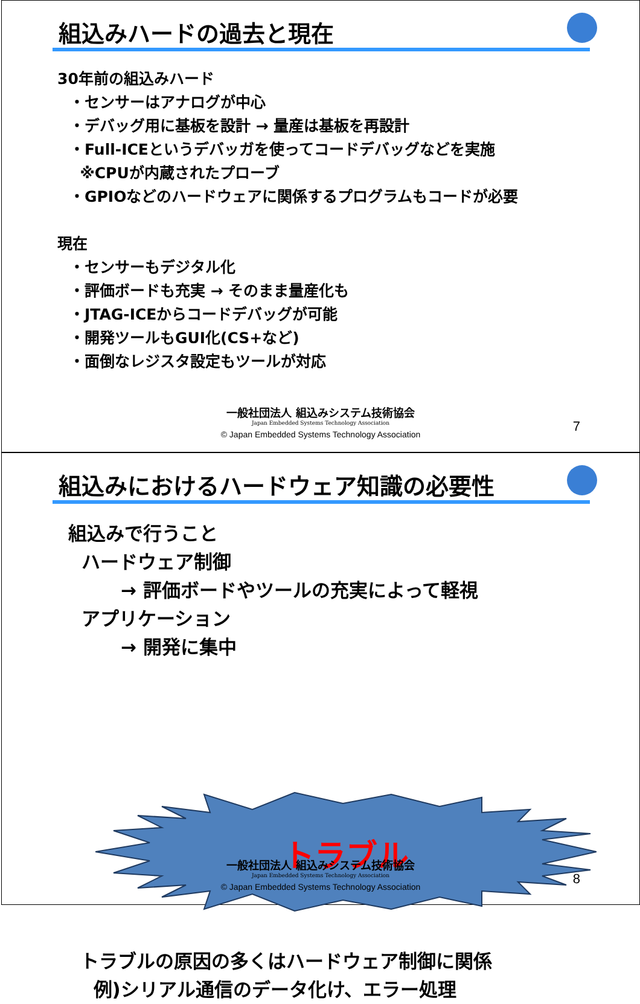組込みハードの過去と現在
30年前の組込みハード
・センサーはアナログが中心
・デバッグ用に基板を設計 → 量産は基板を再設計
・Full-ICEというデバッガを使ってコードデバッグなどを実施
※CPUが内蔵されたプローブ
・GPIOなどのハードウェアに関係するプログラムもコードが必要
現在
・センサーもデジタル化
・評価ボードも充実 → そのまま量産化も
・JTAG-ICEからコードデバッグが可能
・開発ツールもGUI化(CS+など)
・面倒なレジスタ設定もツールが対応
一般社団法人 組込みシステム技術協会
Japan Embedded Systems Technology Association
© Japan Embedded Systems Technology Association
7
組込みにおけるハードウェア知識の必要性
組込みで行うこと
ハードウェア制御
→ 評価ボードやツールの充実によって軽視
アプリケーション
→ 開発に集中
トラブル
トラブルの原因の多くはハードウェア制御に関係
例)シリアル通信のデータ化け、エラー処理
一般社団法人 組込みシステム技術協会
Japan Embedded Systems Technology Association
© Japan Embedded Systems Technology Association
8